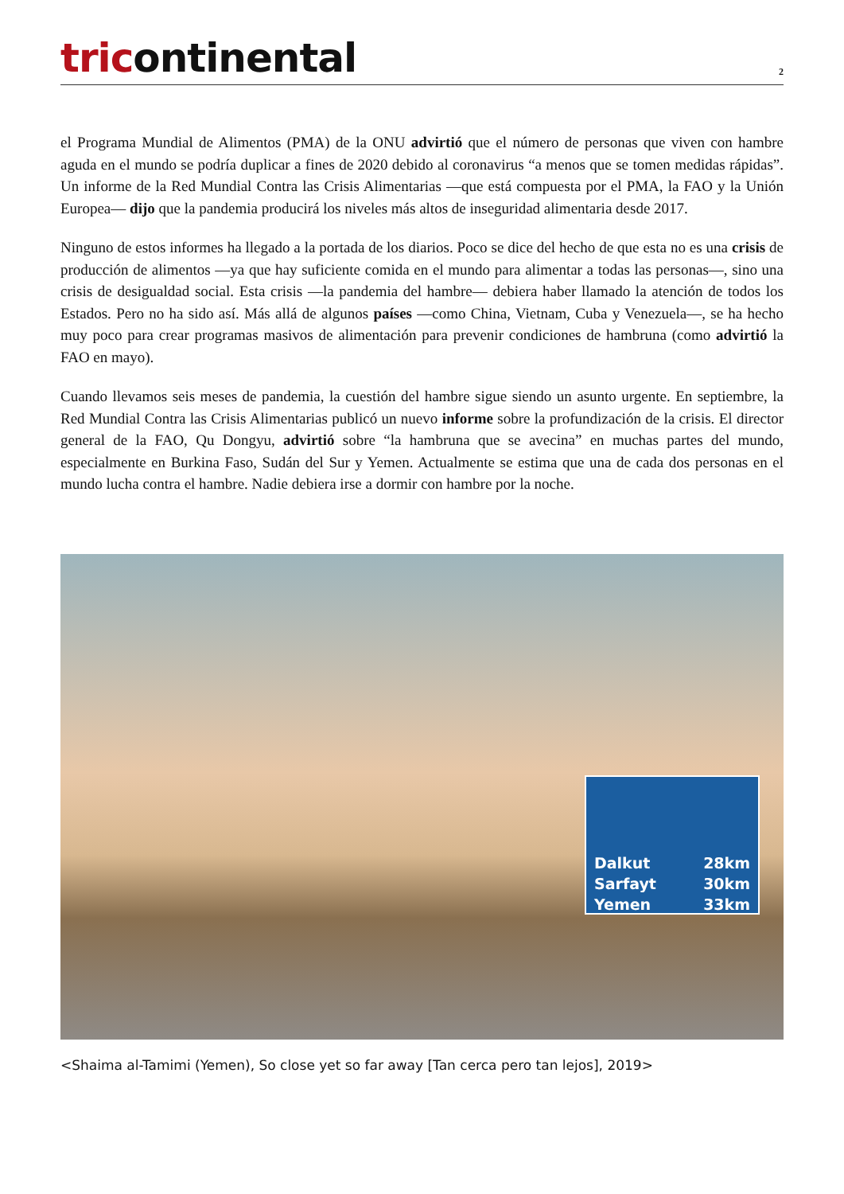tricontinental
2
el Programa Mundial de Alimentos (PMA) de la ONU advirtió que el número de personas que viven con hambre aguda en el mundo se podría duplicar a fines de 2020 debido al coronavirus “a menos que se tomen medidas rápidas”. Un informe de la Red Mundial Contra las Crisis Alimentarias —que está compuesta por el PMA, la FAO y la Unión Europea— dijo que la pandemia producirá los niveles más altos de inseguridad alimentaria desde 2017.
Ninguno de estos informes ha llegado a la portada de los diarios. Poco se dice del hecho de que esta no es una crisis de producción de alimentos —ya que hay suficiente comida en el mundo para alimentar a todas las personas—, sino una crisis de desigualdad social. Esta crisis —la pandemia del hambre— debiera haber llamado la atención de todos los Estados. Pero no ha sido así. Más allá de algunos países —como China, Vietnam, Cuba y Venezuela—, se ha hecho muy poco para crear programas masivos de alimentación para prevenir condiciones de hambruna (como advirtió la FAO en mayo).
Cuando llevamos seis meses de pandemia, la cuestión del hambre sigue siendo un asunto urgente. En septiembre, la Red Mundial Contra las Crisis Alimentarias publicó un nuevo informe sobre la profundización de la crisis. El director general de la FAO, Qu Dongyu, advirtió sobre “la hambruna que se avecina” en muchas partes del mundo, especialmente en Burkina Faso, Sudán del Sur y Yemen. Actualmente se estima que una de cada dos personas en el mundo lucha contra el hambre. Nadie debiera irse a dormir con hambre por la noche.
Dalkut 28km
Sarfayt 30km
Yemen 33km
<Shaima al-Tamimi (Yemen), So close yet so far away [Tan cerca pero tan lejos], 2019>